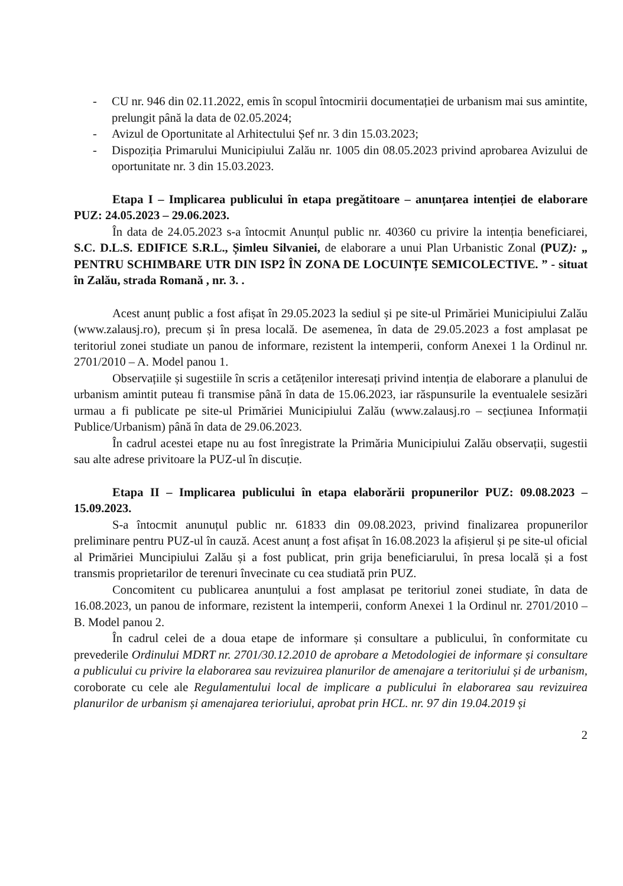- CU nr. 946 din 02.11.2022, emis în scopul întocmirii documentației de urbanism mai sus amintite, prelungit până la data de 02.05.2024;
- Avizul de Oportunitate al Arhitectului Șef nr. 3 din 15.03.2023;
- Dispoziția Primarului Municipiului Zalău nr. 1005 din 08.05.2023 privind aprobarea Avizului de oportunitate nr. 3 din 15.03.2023.
Etapa I – Implicarea publicului în etapa pregătitoare – anunțarea intenției de elaborare PUZ: 24.05.2023 – 29.06.2023.
În data de 24.05.2023 s-a întocmit Anunțul public nr. 40360 cu privire la intenția beneficiarei, S.C. D.L.S. EDIFICE S.R.L., Șimleu Silvaniei, de elaborare a unui Plan Urbanistic Zonal (PUZ): „ PENTRU SCHIMBARE UTR DIN ISP2 ÎN ZONA DE LOCUINȚE SEMICOLECTIVE. ” - situat în Zalău, strada Romană , nr. 3. .
Acest anunț public a fost afișat în 29.05.2023 la sediul și pe site-ul Primăriei Municipiului Zalău (www.zalausj.ro), precum și în presa locală. De asemenea, în data de 29.05.2023 a fost amplasat pe teritoriul zonei studiate un panou de informare, rezistent la intemperii, conform Anexei 1 la Ordinul nr. 2701/2010 – A. Model panou 1.
Observațiile și sugestiile în scris a cetățenilor interesați privind intenția de elaborare a planului de urbanism amintit puteau fi transmise până în data de 15.06.2023, iar răspunsurile la eventualele sesizări urmau a fi publicate pe site-ul Primăriei Municipiului Zalău (www.zalausj.ro – secțiunea Informații Publice/Urbanism) până în data de 29.06.2023.
În cadrul acestei etape nu au fost înregistrate la Primăria Municipiului Zalău observații, sugestii sau alte adrese privitoare la PUZ-ul în discuție.
Etapa II – Implicarea publicului în etapa elaborării propunerilor PUZ: 09.08.2023 – 15.09.2023.
S-a întocmit anunuțul public nr. 61833 din 09.08.2023, privind finalizarea propunerilor preliminare pentru PUZ-ul în cauză. Acest anunț a fost afișat în 16.08.2023 la afișierul și pe site-ul oficial al Primăriei Muncipiului Zalău și a fost publicat, prin grija beneficiarului, în presa locală și a fost transmis proprietarilor de terenuri învecinate cu cea studiată prin PUZ.
Concomitent cu publicarea anunțului a fost amplasat pe teritoriul zonei studiate, în data de 16.08.2023, un panou de informare, rezistent la intemperii, conform Anexei 1 la Ordinul nr. 2701/2010 – B. Model panou 2.
În cadrul celei de a doua etape de informare și consultare a publicului, în conformitate cu prevederile Ordinului MDRT nr. 2701/30.12.2010 de aprobare a Metodologiei de informare și consultare a publicului cu privire la elaborarea sau revizuirea planurilor de amenajare a teritoriului și de urbanism, coroborate cu cele ale Regulamentului local de implicare a publicului în elaborarea sau revizuirea planurilor de urbanism și amenajarea terioriului, aprobat prin HCL. nr. 97 din 19.04.2019 și
2